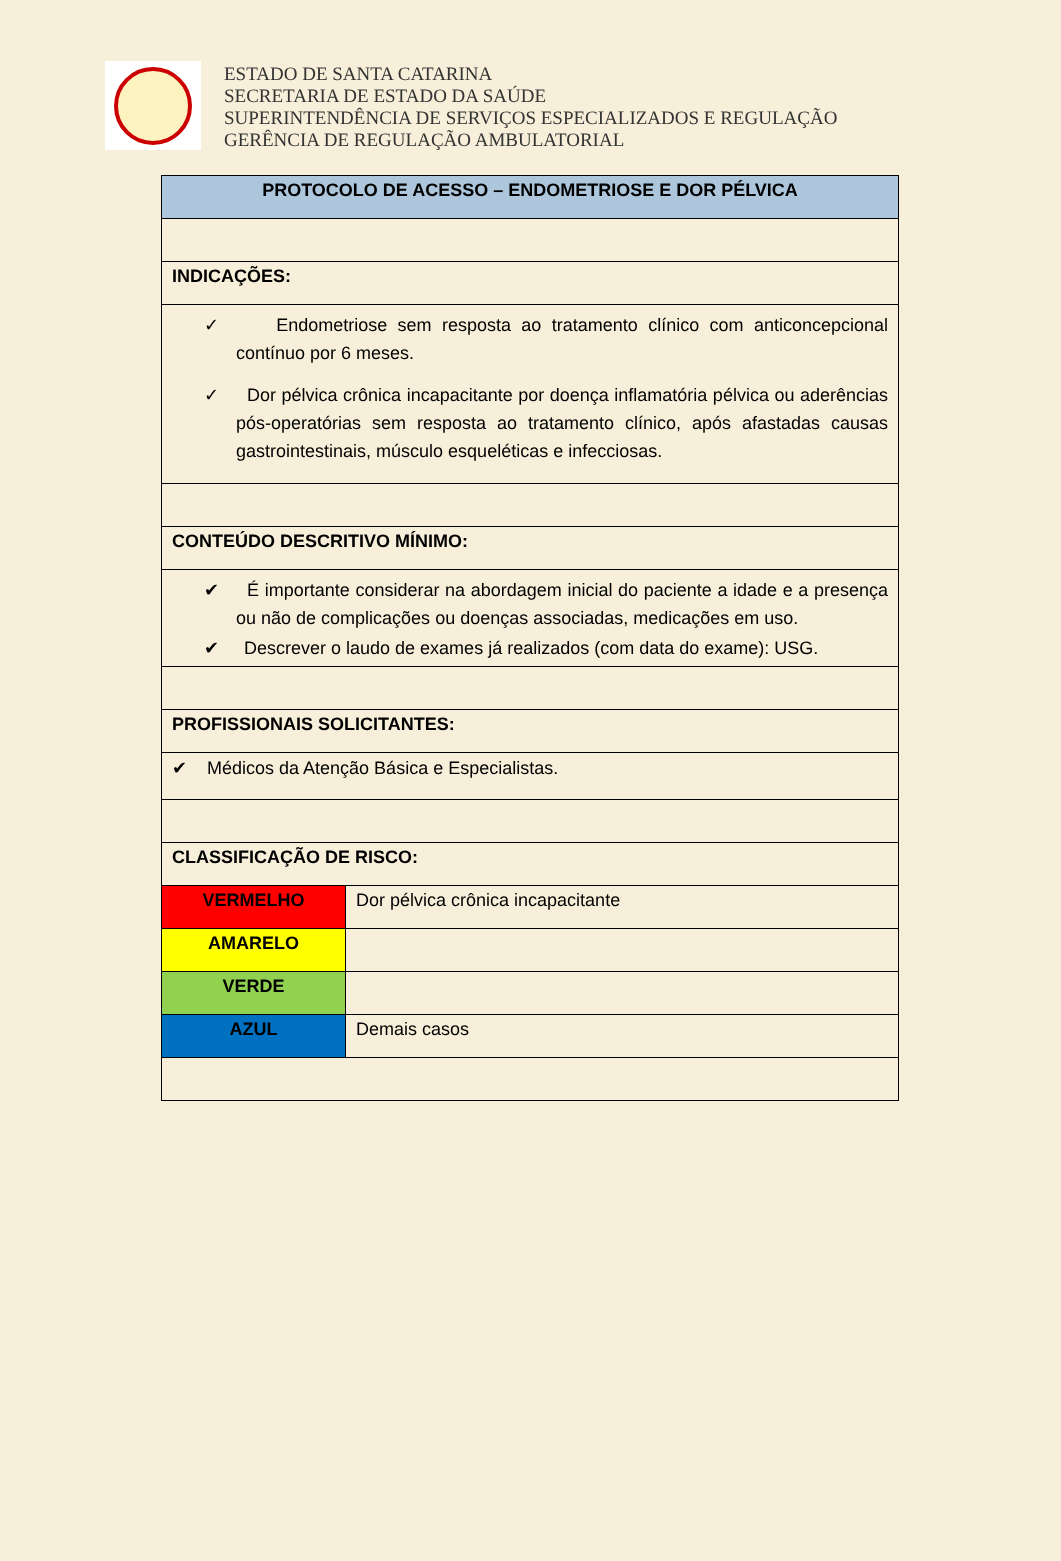ESTADO DE SANTA CATARINA
SECRETARIA DE ESTADO DA SAÚDE
SUPERINTENDÊNCIA DE SERVIÇOS ESPECIALIZADOS E REGULAÇÃO
GERÊNCIA DE REGULAÇÃO AMBULATORIAL
| PROTOCOLO DE ACESSO – ENDOMETRIOSE E DOR PÉLVICA | |
| INDICAÇÕES: | |
| ✓ Endometriose sem resposta ao tratamento clínico com anticoncepcional contínuo por 6 meses. ✓ Dor pélvica crônica incapacitante por doença inflamatória pélvica ou aderências pós-operatórias sem resposta ao tratamento clínico, após afastadas causas gastrointestinais, músculo esqueléticas e infecciosas. | |
| CONTEÚDO DESCRITIVO MÍNIMO: | |
| ✔ É importante considerar na abordagem inicial do paciente a idade e a presença ou não de complicações ou doenças associadas, medicações em uso. ✔ Descrever o laudo de exames já realizados (com data do exame): USG. | |
| PROFISSIONAIS SOLICITANTES: | |
| ✔ Médicos da Atenção Básica e Especialistas. | |
| CLASSIFICAÇÃO DE RISCO: | |
| VERMELHO | Dor pélvica crônica incapacitante |
| AMARELO | |
| VERDE | |
| AZUL | Demais casos |